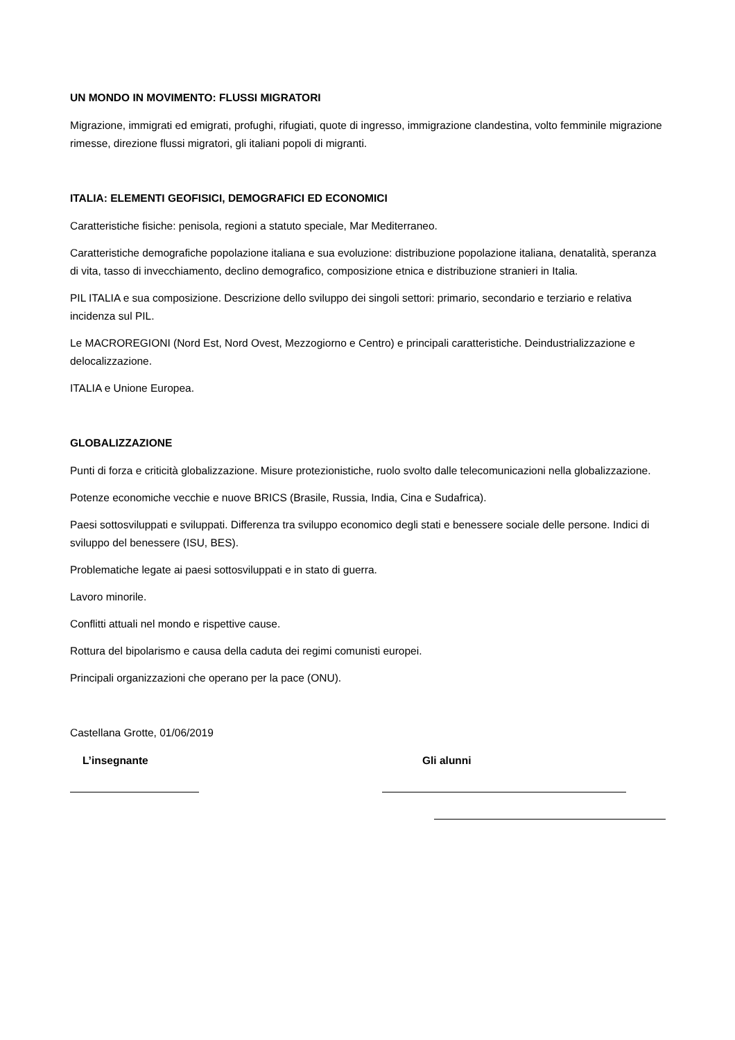UN MONDO IN MOVIMENTO: FLUSSI MIGRATORI
Migrazione, immigrati ed emigrati, profughi, rifugiati, quote di ingresso, immigrazione clandestina, volto femminile migrazione rimesse, direzione flussi migratori, gli italiani popoli di migranti.
ITALIA: ELEMENTI GEOFISICI, DEMOGRAFICI ED ECONOMICI
Caratteristiche fisiche: penisola, regioni a statuto speciale, Mar Mediterraneo.
Caratteristiche demografiche popolazione italiana e sua evoluzione: distribuzione popolazione italiana, denatalità, speranza di vita, tasso di invecchiamento, declino demografico, composizione etnica e distribuzione stranieri in Italia.
PIL ITALIA e sua composizione. Descrizione dello sviluppo dei singoli settori: primario, secondario e terziario e relativa incidenza sul PIL.
Le MACROREGIONI (Nord Est, Nord Ovest, Mezzogiorno e Centro) e principali caratteristiche. Deindustrializzazione e delocalizzazione.
ITALIA e Unione Europea.
GLOBALIZZAZIONE
Punti di forza e criticità globalizzazione. Misure protezionistiche, ruolo svolto dalle telecomunicazioni nella globalizzazione.
Potenze economiche vecchie e nuove BRICS (Brasile, Russia, India, Cina e Sudafrica).
Paesi sottosviluppati e sviluppati. Differenza tra sviluppo economico degli stati e benessere sociale delle persone. Indici di sviluppo del benessere (ISU, BES).
Problematiche legate ai paesi sottosviluppati e in stato di guerra.
Lavoro minorile.
Conflitti attuali nel mondo e rispettive cause.
Rottura del bipolarismo e causa della caduta dei regimi comunisti europei.
Principali organizzazioni che operano per la pace (ONU).
Castellana Grotte, 01/06/2019
L’insegnante Gli alunni